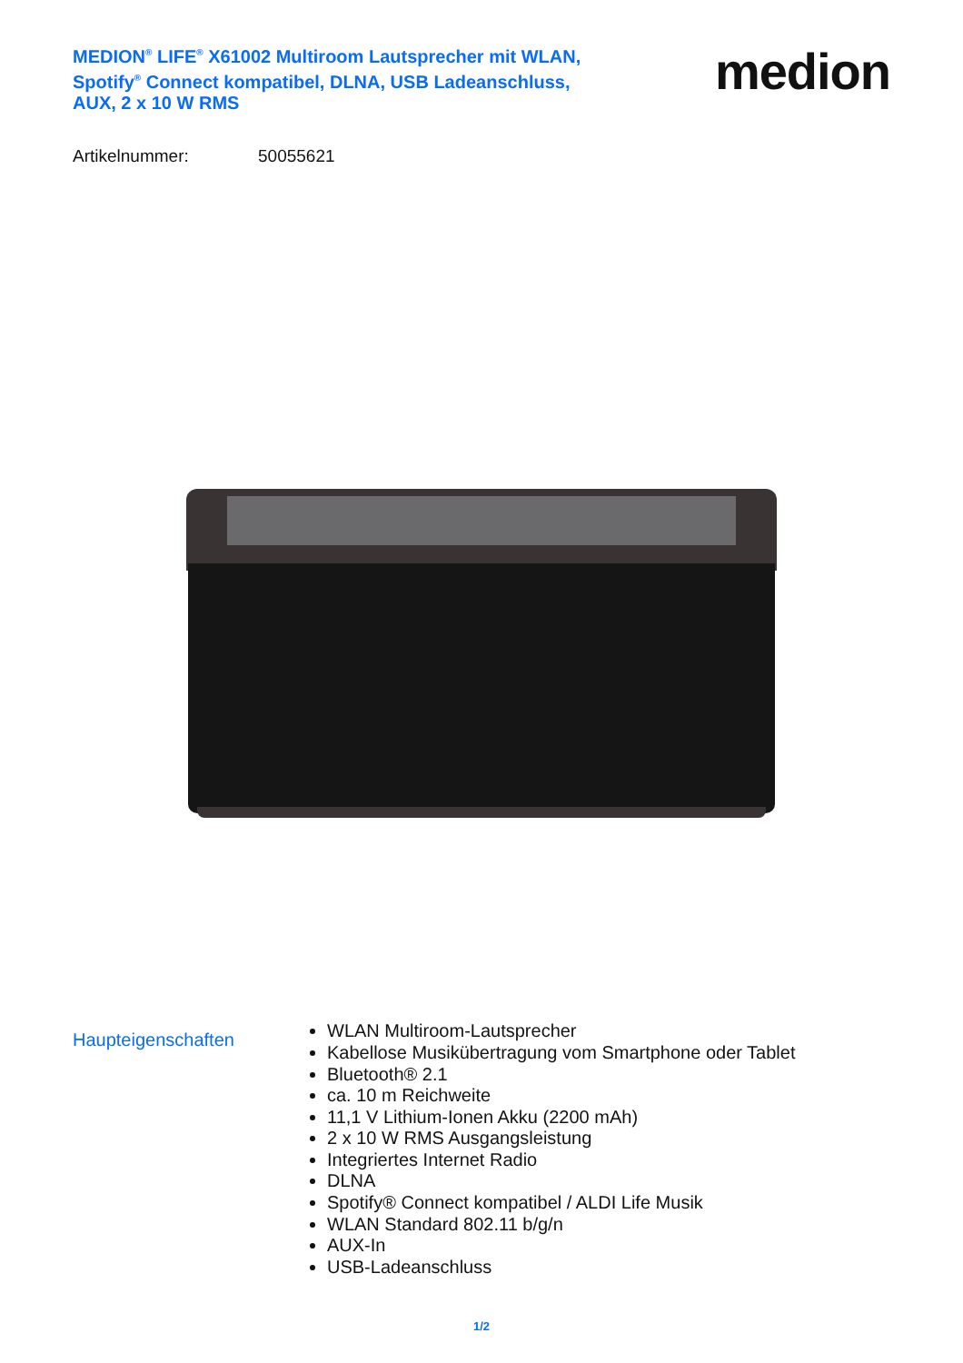MEDION<sup>®</sup> LIFE<sup>®</sup> X61002 Multiroom Lautsprecher mit WLAN, Spotify<sup>®</sup> Connect kompatibel, DLNA, USB Ladeanschluss, AUX, 2 x 10 W RMS
medion
Artikelnummer: 50055621
Haupteigenschaften
WLAN Multiroom-Lautsprecher
Kabellose Musikübertragung vom Smartphone oder Tablet
Bluetooth® 2.1
ca. 10 m Reichweite
11,1 V Lithium-Ionen Akku (2200 mAh)
2 x 10 W RMS Ausgangsleistung
Integriertes Internet Radio
DLNA
Spotify® Connect kompatibel / ALDI Life Musik
WLAN Standard 802.11 b/g/n
AUX-In
USB-Ladeanschluss
1/2